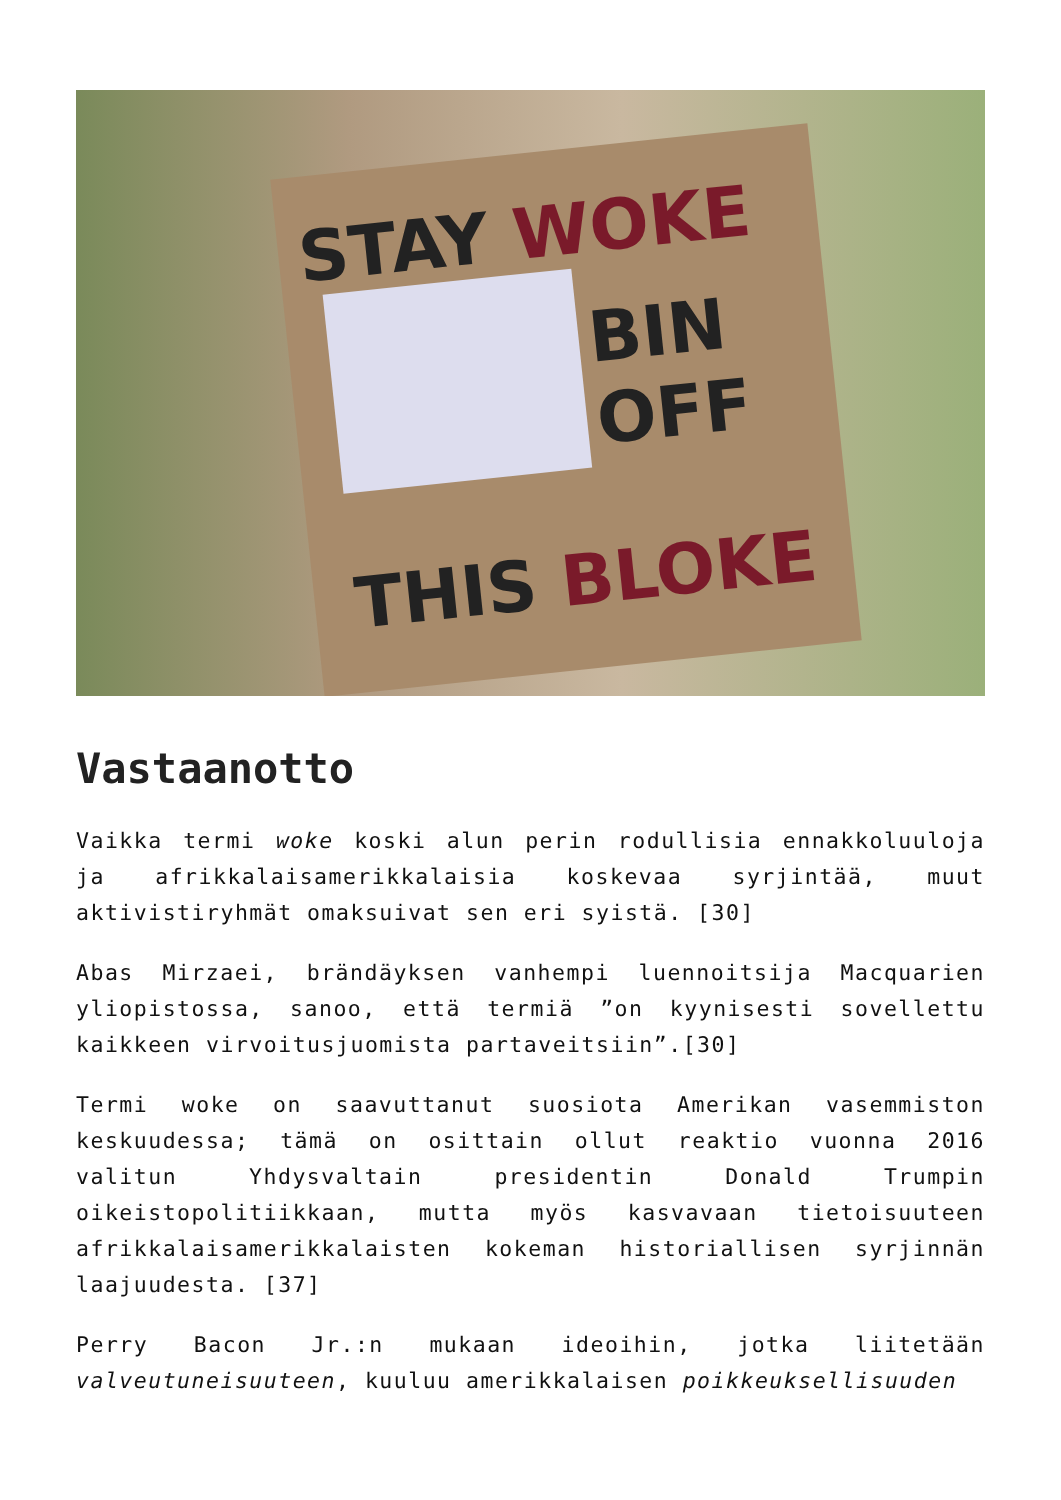STAY WOKE
BIN
OFF
THIS BLOKE
Vastaanotto
Vaikka termi woke koski alun perin rodullisia ennakkoluuloja ja afrikkalaisamerikkalaisia koskevaa syrjintää, muut aktivistiryhmät omaksuivat sen eri syistä. [30]
Abas Mirzaei, brändäyksen vanhempi luennoitsija Macquarien yliopistossa, sanoo, että termiä ”on kyynisesti sovellettu kaikkeen virvoitusjuomista partaveitsiin”.[30]
Termi woke on saavuttanut suosiota Amerikan vasemmiston keskuudessa; tämä on osittain ollut reaktio vuonna 2016 valitun Yhdysvaltain presidentin Donald Trumpin oikeistopolitiikkaan, mutta myös kasvavaan tietoisuuteen afrikkalaisamerikkalaisten kokeman historiallisen syrjinnän laajuudesta. [37]
Perry Bacon Jr.:n mukaan ideoihin, jotka liitetään valveutuneisuuteen, kuuluu amerikkalaisen poikkeuksellisuuden